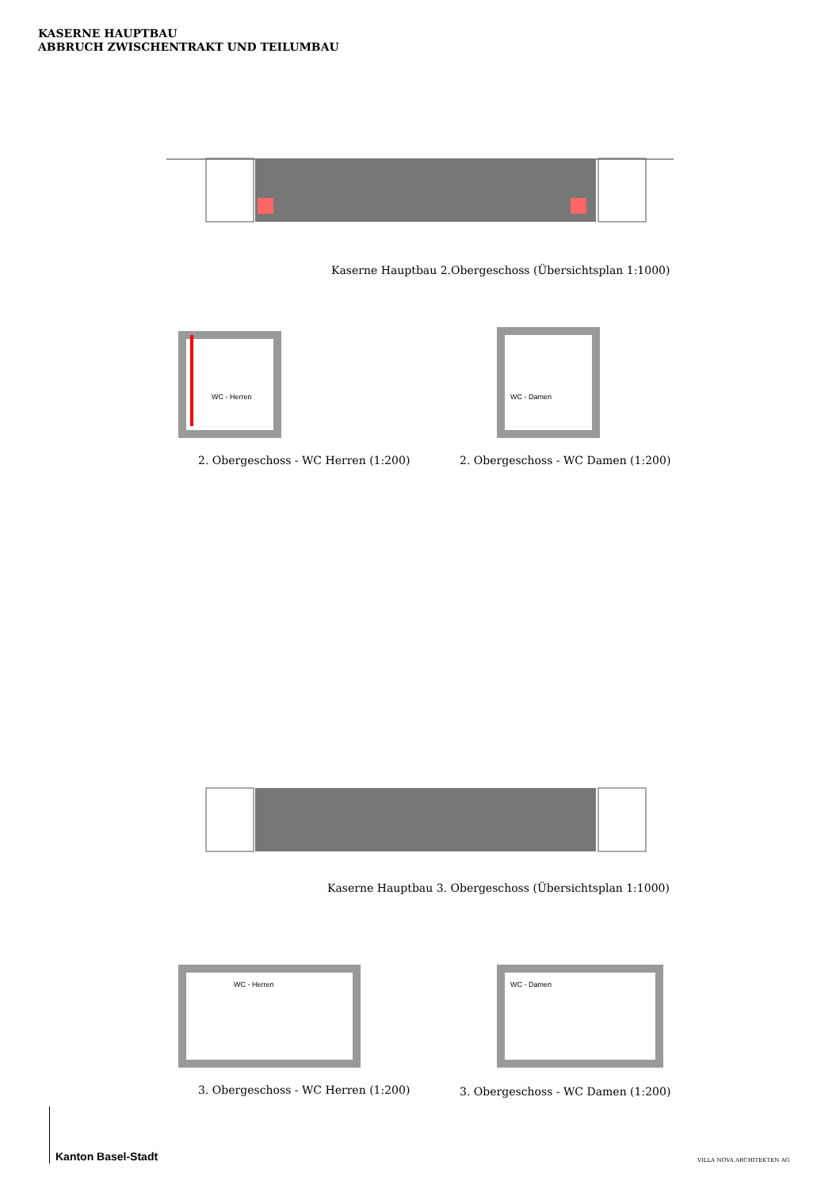KASERNE HAUPTBAU
ABBRUCH ZWISCHENTRAKT UND TEILUMBAU
Kaserne Hauptbau 2.Obergeschoss (Übersichtsplan 1:1000)
WC - Herren
WC - Damen
2. Obergeschoss - WC Herren (1:200)
2. Obergeschoss - WC Damen (1:200)
Kaserne Hauptbau 3. Obergeschoss (Übersichtsplan 1:1000)
WC - Herren
WC - Damen
3. Obergeschoss - WC Herren (1:200)
3. Obergeschoss - WC Damen (1:200)
Kanton Basel-Stadt VILLA NOVA ARCHITEKTEN AG